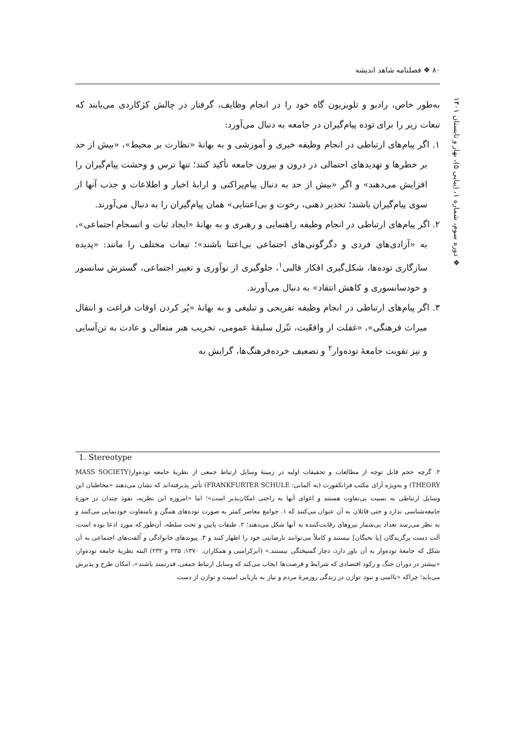۸۰ ❖ فصلنامه شاهد اندیشه
❖ دوره سوم، شماره ۱، (پیاپی ۵)، بهار و تابستان ۱۴۰۱
به‌طور خاص، رادیو و تلویزیون گاه خود را در انجام وظایف، گرفتار در چالش کژکاردی می‌یابند که تبعات زیر را برای توده پیام‌گیران در جامعه به دنبال می‌آورد:
۱. اگر پیام‌های ارتباطی در انجام وظیفه خبری و آموزشی و به بهانهٔ «نظارت بر محیط»، «بیش از حد بر خطرها و تهدیدهای احتمالی در درون و بیرون جامعه تأکید کنند؛ تنها ترس و وحشت پیام‌گیران را افزایش می‌دهند» و اگر «بیش از حد به دنبال پیام‌پراکنی و ارایهٔ اخبار و اطلاعات و جذب آنها از سوی پیام‌گیران باشند؛ تخدیر ذهنی، رخوت و بی‌اعتنایی» همان پیام‌گیران را به دنبال می‌آورند.
۲. اگر پیام‌های ارتباطی در انجام وظیفه راهنمایی و رهبری و به بهانهٔ «ایجاد ثبات و انسجام اجتماعی»، به «آزادی‌های فردی و دگرگونی‌های اجتماعی بی‌اعتنا باشند»؛ تبعات مختلف را مانند: «پدیده سازگاری توده‌ها، شکل‌گیری افکار قالبی<sup>۱</sup>، جلوگیری از نوآوری و تغییر اجتماعی، گسترش سانسور و خودسانسوری و کاهش انتقاد» به دنبال می‌آورند.
۳. اگر پیام‌های ارتباطی در انجام وظیفه تفریحی و تبلیغی و به بهانهٔ «پُر کردن اوقات فراغت و انتقال میراث فرهنگی»، «غفلت از واقعّیت، تنّزل سلیقهٔ عمومی، تخریب هنر متعالی و عادت به تن‌آسایی و نیز تقویت جامعهٔ توده‌وار<sup>۲</sup> و تضعیف خرده‌فرهنگ‌ها، گرایش به
1. Stereotype
۲. گرچه حجم قابل توجه از مطالعات و تحقیقات اولیه در زمینهٔ وسایل ارتباط جمعی از نظریهٔ جامعه توده‌وار(MASS SOCIETY THEORY) و به‌ویژه آرای مکتب فرانکفورت (به آلمانی: FRANKFURTER SCHULE) تأثیر پذیرفته‌اند که نشان می‌دهند «مخاطبان این وسایل ارتباطی به نسبت بی‌تفاوت هستند و اغوای آنها به راحتی امکان‌پذیر است»؛ اما «امروزه این نظریه، نفوذ چندان در حوزهٔ جامعه‌شناسی ندارد و حتی قائلان به آن عنوان می‌کنند که ۱. جوامع معاصر کمتر به صورت توده‌های همگن و نامتفاوت خودنمایی می‌کنند و به نظر می‌رسد تعداد بی‌شمار نیروهای رقابت‌کننده به آنها شکل می‌دهند؛ ۲. طبقات پایین و تحت سلطه، آن‌طور که مورد ادعا بوده است، آلت دست برگزیدگان [یا نخبگان] نیستند و کاملاً می‌توانند نارضایتی خود را اظهار کنند و ۳. پیوندهای خانوادگی و اُلفت‌های اجتماعی به آن شکل که جامعهٔ توده‌وار به آن باور دارد، دچار گسیختگی نیستند.» (اَبرکرامبی و همکاران، ۱۳۷۰: ۲۳۵ و ۲۳۲) البته نظریهٔ جامعه توده‌وار، «بیشتر در دوران جنگ و رکود اقتصادی که شرایط و فرصت‌ها ایجاب می‌کند که وسایل ارتباط جمعی، قدرتمند باشند»، امکان طرح و پذیرش می‌یابد؛ چراکه «ناامنی و نبود توازن در زندگی روزمرهٔ مردم و نیاز به بازیابی امنیت و توازن از دست